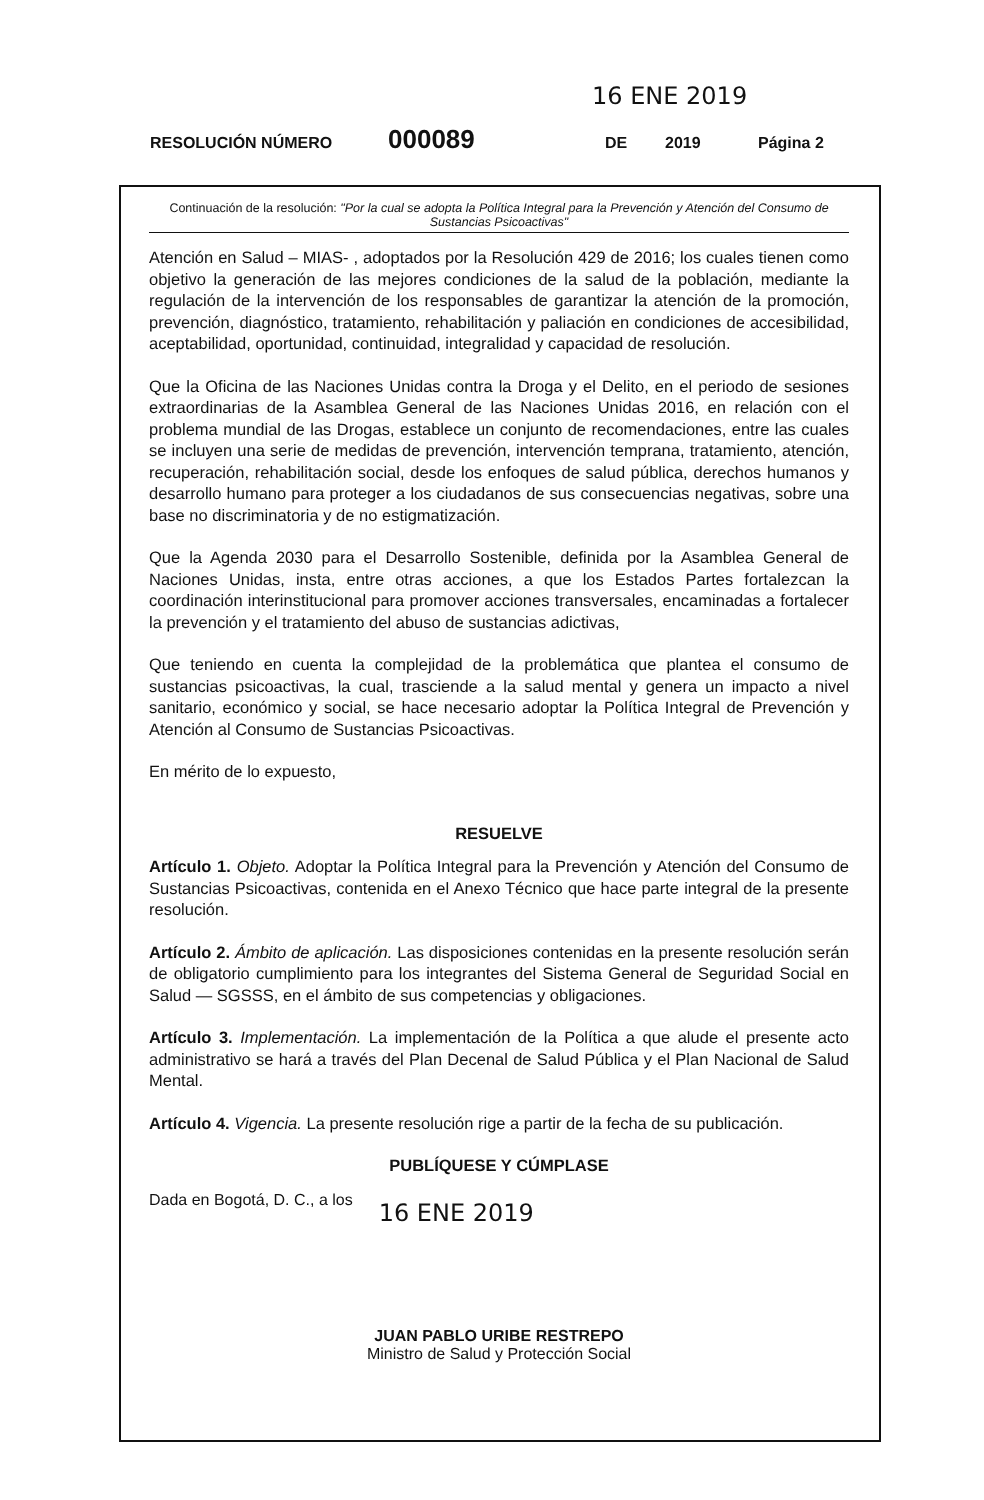16 ENE 2019
RESOLUCIÓN NÚMERO 000089 DE 2019 Página 2
Continuación de la resolución: "Por la cual se adopta la Política Integral para la Prevención y Atención del Consumo de Sustancias Psicoactivas"
Atención en Salud – MIAS- , adoptados por la Resolución 429 de 2016; los cuales tienen como objetivo la generación de las mejores condiciones de la salud de la población, mediante la regulación de la intervención de los responsables de garantizar la atención de la promoción, prevención, diagnóstico, tratamiento, rehabilitación y paliación en condiciones de accesibilidad, aceptabilidad, oportunidad, continuidad, integralidad y capacidad de resolución.
Que la Oficina de las Naciones Unidas contra la Droga y el Delito, en el periodo de sesiones extraordinarias de la Asamblea General de las Naciones Unidas 2016, en relación con el problema mundial de las Drogas, establece un conjunto de recomendaciones, entre las cuales se incluyen una serie de medidas de prevención, intervención temprana, tratamiento, atención, recuperación, rehabilitación social, desde los enfoques de salud pública, derechos humanos y desarrollo humano para proteger a los ciudadanos de sus consecuencias negativas, sobre una base no discriminatoria y de no estigmatización.
Que la Agenda 2030 para el Desarrollo Sostenible, definida por la Asamblea General de Naciones Unidas, insta, entre otras acciones, a que los Estados Partes fortalezcan la coordinación interinstitucional para promover acciones transversales, encaminadas a fortalecer la prevención y el tratamiento del abuso de sustancias adictivas,
Que teniendo en cuenta la complejidad de la problemática que plantea el consumo de sustancias psicoactivas, la cual, trasciende a la salud mental y genera un impacto a nivel sanitario, económico y social, se hace necesario adoptar la Política Integral de Prevención y Atención al Consumo de Sustancias Psicoactivas.
En mérito de lo expuesto,
RESUELVE
Artículo 1. Objeto. Adoptar la Política Integral para la Prevención y Atención del Consumo de Sustancias Psicoactivas, contenida en el Anexo Técnico que hace parte integral de la presente resolución.
Artículo 2. Ámbito de aplicación. Las disposiciones contenidas en la presente resolución serán de obligatorio cumplimiento para los integrantes del Sistema General de Seguridad Social en Salud — SGSSS, en el ámbito de sus competencias y obligaciones.
Artículo 3. Implementación. La implementación de la Política a que alude el presente acto administrativo se hará a través del Plan Decenal de Salud Pública y el Plan Nacional de Salud Mental.
Artículo 4. Vigencia. La presente resolución rige a partir de la fecha de su publicación.
PUBLÍQUESE Y CÚMPLASE
Dada en Bogotá, D. C., a los 16 ENE 2019
JUAN PABLO URIBE RESTREPO
Ministro de Salud y Protección Social